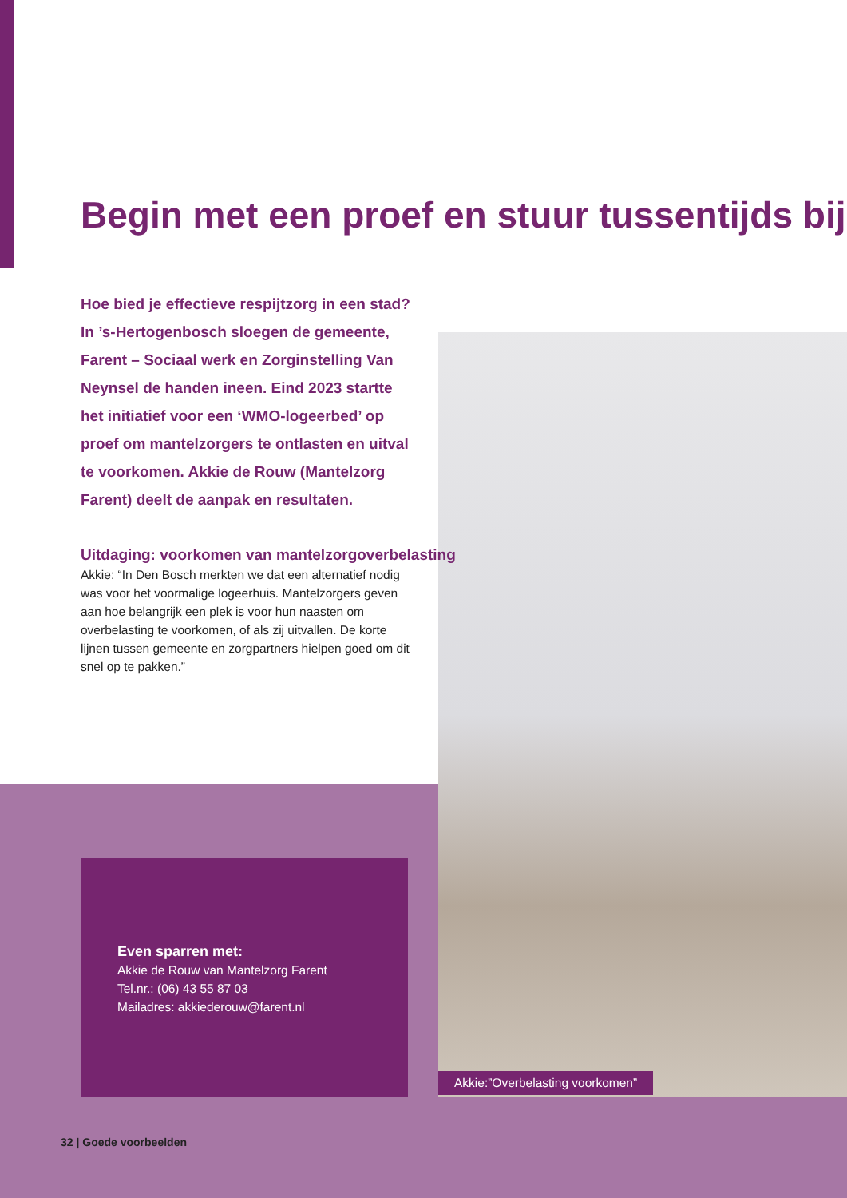Begin met een proef en stuur tussentijds bij
Hoe bied je effectieve respijtzorg in een stad? In ’s-Hertogenbosch sloegen de gemeente, Farent – Sociaal werk en Zorginstelling Van Neynsel de handen ineen. Eind 2023 startte het initiatief voor een ‘WMO-logeerbed’ op proef om mantelzorgers te ontlasten en uitval te voorkomen. Akkie de Rouw (Mantelzorg Farent) deelt de aanpak en resultaten.
Uitdaging: voorkomen van mantelzorgoverbelasting
Akkie: “In Den Bosch merkten we dat een alternatief nodig was voor het voormalige logeerhuis. Mantelzorgers geven aan hoe belangrijk een plek is voor hun naasten om overbelasting te voorkomen, of als zij uitvallen. De korte lijnen tussen gemeente en zorgpartners hielpen goed om dit snel op te pakken.”
Even sparren met:
Akkie de Rouw van Mantelzorg Farent
Tel.nr.: (06) 43 55 87 03
Mailadres: akkiederouw@farent.nl
Akkie:”Overbelasting voorkomen”
32 | Goede voorbeelden